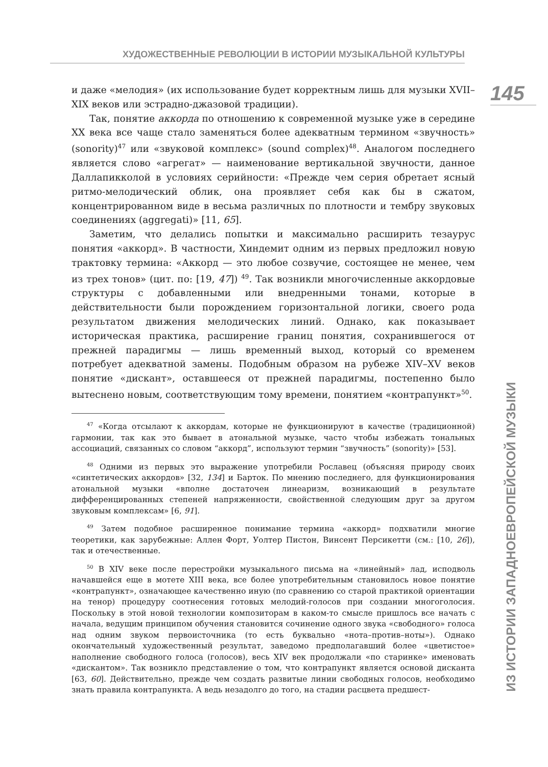ХУДОЖЕСТВЕННЫЕ РЕВОЛЮЦИИ В ИСТОРИИ МУЗЫКАЛЬНОЙ КУЛЬТУРЫ
145
ИЗ ИСТОРИИ ЗАПАДНОЕВРОПЕЙСКОЙ МУЗЫКИ
и даже «мелодия» (их использование будет корректным лишь для музыки XVII–XIX веков или эстрадно-джазовой традиции).
Так, понятие аккорда по отношению к современной музыке уже в середине XX века все чаще стало заменяться более адекватным термином «звучность» (sonority)<sup>47</sup> или «звуковой комплекс» (sound complex)<sup>48</sup>. Аналогом последнего является слово «агрегат» — наименование вертикальной звучности, данное Даллапикколой в условиях серийности: «Прежде чем серия обретает ясный ритмо-мелодический облик, она проявляет себя как бы в сжатом, концентрированном виде в весьма различных по плотности и тембру звуковых соединениях (aggregati)» [11, 65].
Заметим, что делались попытки и максимально расширить тезаурус понятия «аккорд». В частности, Хиндемит одним из первых предложил новую трактовку термина: «Аккорд — это любое созвучие, состоящее не менее, чем из трех тонов» (цит. по: [19, 47]) <sup>49</sup>. Так возникли многочисленные аккордовые структуры с добавленными или внедренными тонами, которые в действительности были порождением горизонтальной логики, своего рода результатом движения мелодических линий. Однако, как показывает историческая практика, расширение границ понятия, сохранившегося от прежней парадигмы — лишь временный выход, который со временем потребует адекватной замены. Подобным образом на рубеже XIV–XV веков понятие «дискант», оставшееся от прежней парадигмы, постепенно было вытеснено новым, соответствующим тому времени, понятием «контрапункт»<sup>50</sup>.
<sup>47</sup> «Когда отсылают к аккордам, которые не функционируют в качестве (традиционной) гармонии, так как это бывает в атональной музыке, часто чтобы избежать тональных ассоциаций, связанных со словом “аккорд”, используют термин “звучность” (sonority)» [53].
<sup>48</sup> Одними из первых это выражение употребили Рославец (объясняя природу своих «синтетических аккордов» [32, 134] и Барток. По мнению последнего, для функционирования атональной музыки «вполне достаточен линеаризм, возникающий в результате дифференцированных степеней напряженности, свойственной следующим друг за другом звуковым комплексам» [6, 91].
<sup>49</sup> Затем подобное расширенное понимание термина «аккорд» подхватили многие теоретики, как зарубежные: Аллен Форт, Уолтер Пистон, Винсент Персикетти (см.: [10, 26]), так и отечественные.
<sup>50</sup> В XIV веке после перестройки музыкального письма на «линейный» лад, исподволь начавшейся еще в мотете XIII века, все более употребительным становилось новое понятие «контрапункт», означающее качественно иную (по сравнению со старой практикой ориентации на тенор) процедуру соотнесения готовых мелодий-голосов при создании многоголосия. Поскольку в этой новой технологии композиторам в каком-то смысле пришлось все начать с начала, ведущим принципом обучения становится сочинение одного звука «свободного» голоса над одним звуком первоисточника (то есть буквально «нота–против–ноты»). Однако окончательный художественный результат, заведомо предполагавший более «цветистое» наполнение свободного голоса (голосов), весь XIV век продолжали «по старинке» именовать «дискантом». Так возникло представление о том, что контрапункт является основой дисканта [63, 60]. Действительно, прежде чем создать развитые линии свободных голосов, необходимо знать правила контрапункта. А ведь незадолго до того, на стадии расцвета предшест-